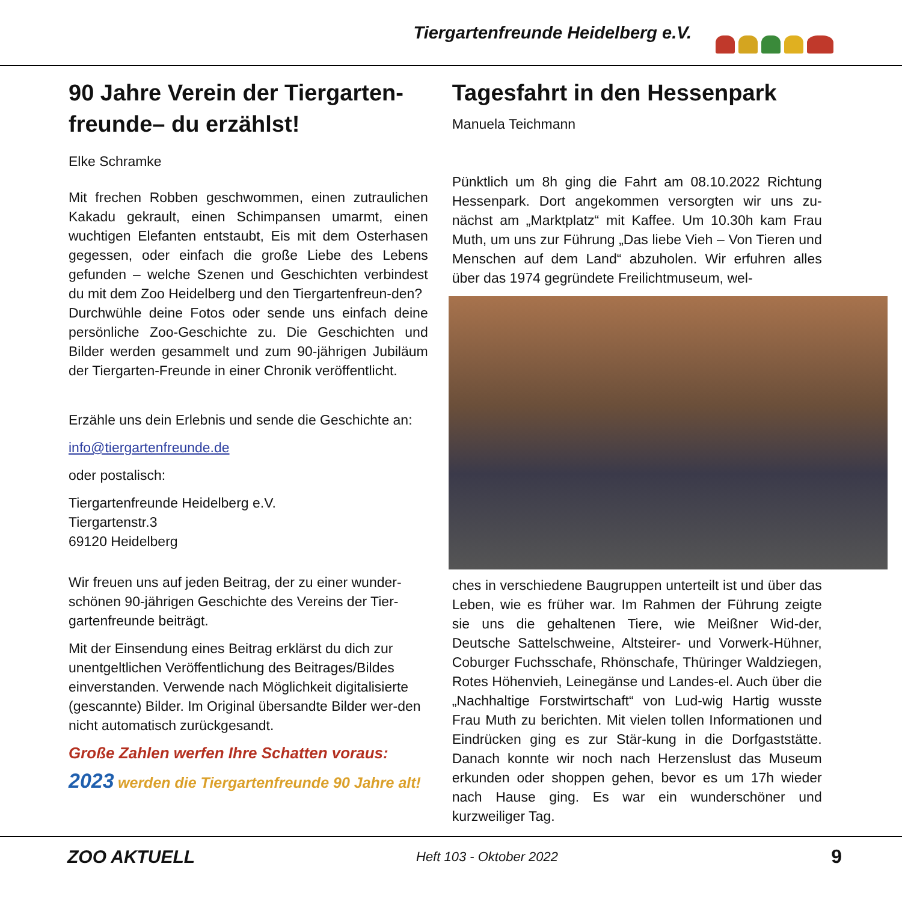Tiergartenfreunde Heidelberg e.V.
90 Jahre Verein der Tiergarten-freunde– du erzählst!
Elke Schramke
Mit frechen Robben geschwommen, einen zutraulichen Kakadu gekrault, einen Schimpansen umarmt, einen wuchtigen Elefanten entstaubt, Eis mit dem Osterhasen gegessen, oder einfach die große Liebe des Lebens gefunden – welche Szenen und Geschichten verbindest du mit dem Zoo Heidelberg und den Tiergartenfreun-den?
Durchwühle deine Fotos oder sende uns einfach deine persönliche Zoo-Geschichte zu. Die Geschichten und Bilder werden gesammelt und zum 90-jährigen Jubiläum der Tiergarten-Freunde in einer Chronik veröffentlicht.
Erzähle uns dein Erlebnis und sende die Geschichte an:
info@tiergartenfreunde.de
oder postalisch:
Tiergartenfreunde Heidelberg e.V.
Tiergartenstr.3
69120 Heidelberg
Wir freuen uns auf jeden Beitrag, der zu einer wunder-schönen 90-jährigen Geschichte des Vereins der Tier-gartenfreunde beiträgt.
Mit der Einsendung eines Beitrag erklärst du dich zur unentgeltlichen Veröffentlichung des Beitrages/Bildes einverstanden. Verwende nach Möglichkeit digitalisierte (gescannte) Bilder. Im Original übersandte Bilder wer-den nicht automatisch zurückgesandt.
Große Zahlen werfen Ihre Schatten voraus:
2023 werden die Tiergartenfreunde 90 Jahre alt!
Tagesfahrt in den Hessenpark
Manuela Teichmann
Pünktlich um 8h ging die Fahrt am 08.10.2022 Richtung Hessenpark. Dort angekommen versorgten wir uns zu-nächst am „Marktplatz“ mit Kaffee. Um 10.30h kam Frau Muth, um uns zur Führung „Das liebe Vieh – Von Tieren und Menschen auf dem Land“ abzuholen. Wir erfuhren alles über das 1974 gegründete Freilichtmuseum, wel-
ches in verschiedene Baugruppen unterteilt ist und über das Leben, wie es früher war. Im Rahmen der Führung zeigte sie uns die gehaltenen Tiere, wie Meißner Wid-der, Deutsche Sattelschweine, Altsteirer- und Vorwerk-Hühner, Coburger Fuchsschafe, Rhönschafe, Thüringer Waldziegen, Rotes Höhenvieh, Leinegänse und Landes-el. Auch über die „Nachhaltige Forstwirtschaft“ von Lud-wig Hartig wusste Frau Muth zu berichten. Mit vielen tollen Informationen und Eindrücken ging es zur Stär-kung in die Dorfgaststätte. Danach konnte wir noch nach Herzenslust das Museum erkunden oder shoppen gehen, bevor es um 17h wieder nach Hause ging. Es war ein wunderschöner und kurzweiliger Tag.
ZOO AKTUELL Heft 103 - Oktober 2022 9